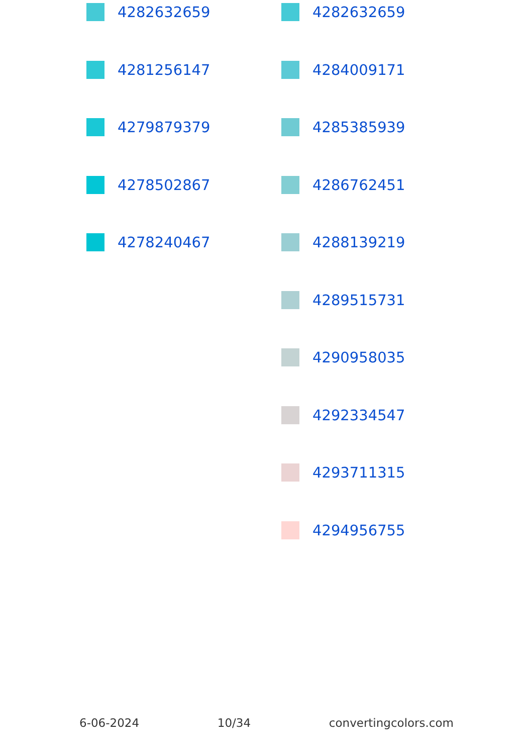4282632659
4281256147
4279879379
4278502867
4278240467
4282632659
4284009171
4285385939
4286762451
4288139219
4289515731
4290958035
4292334547
4293711315
4294956755
6-06-2024 10/34 convertingcolors.com